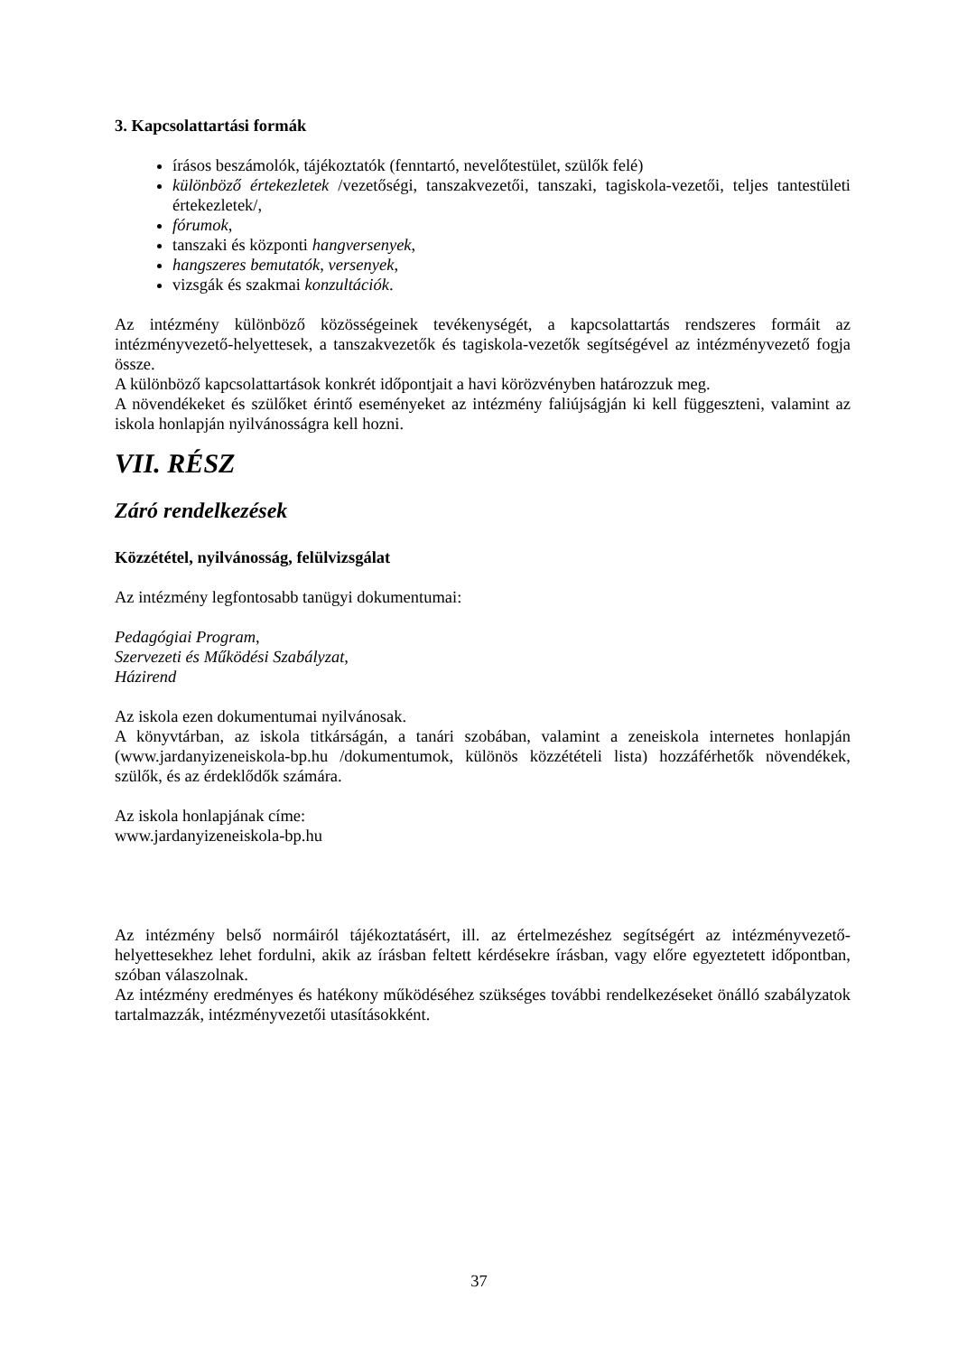3. Kapcsolattartási formák
írásos beszámolók, tájékoztatók (fenntartó, nevelőtestület, szülők felé)
különböző értekezletek /vezetőségi, tanszakvezetői, tanszaki, tagiskola-vezetői, teljes tantestületi értekezletek/,
fórumok,
tanszaki és központi hangversenyek,
hangszeres bemutatók, versenyek,
vizsgák és szakmai konzultációk.
Az intézmény különböző közösségeinek tevékenységét, a kapcsolattartás rendszeres formáit az intézményvezető-helyettesek, a tanszakvezetők és tagiskola-vezetők segítségével az intézményvezető fogja össze.
A különböző kapcsolattartások konkrét időpontjait a havi körözvényben határozzuk meg.
A növendékeket és szülőket érintő eseményeket az intézmény faliújságján ki kell függeszteni, valamint az iskola honlapján nyilvánosságra kell hozni.
VII. RÉSZ
Záró rendelkezések
Közzététel, nyilvánosság, felülvizsgálat
Az intézmény legfontosabb tanügyi dokumentumai:
Pedagógiai Program,
Szervezeti és Működési Szabályzat,
Házirend
Az iskola ezen dokumentumai nyilvánosak.
A könyvtárban, az iskola titkárságán, a tanári szobában, valamint a zeneiskola internetes honlapján (www.jardanyizeneiskola-bp.hu /dokumentumok, különös közzétételi lista) hozzáférhetők növendékek, szülők, és az érdeklődők számára.
Az iskola honlapjának címe:
www.jardanyizeneiskola-bp.hu
Az intézmény belső normáiról tájékoztatásért, ill. az értelmezéshez segítségért az intézményvezető-helyettesekhez lehet fordulni, akik az írásban feltett kérdésekre írásban, vagy előre egyeztetett időpontban, szóban válaszolnak.
Az intézmény eredményes és hatékony működéséhez szükséges további rendelkezéseket önálló szabályzatok tartalmazzák, intézményvezetői utasításokként.
37